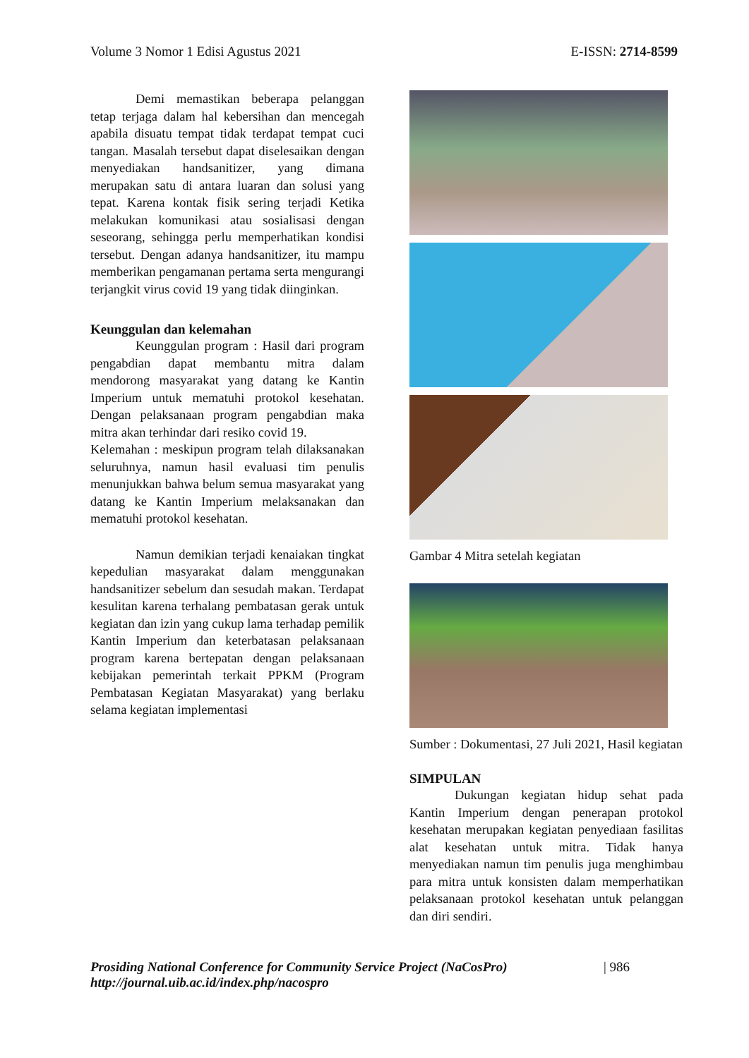Volume 3 Nomor 1 Edisi Agustus 2021 E-ISSN: 2714-8599
Demi memastikan beberapa pelanggan tetap terjaga dalam hal kebersihan dan mencegah apabila disuatu tempat tidak terdapat tempat cuci tangan. Masalah tersebut dapat diselesaikan dengan menyediakan handsanitizer, yang dimana merupakan satu di antara luaran dan solusi yang tepat. Karena kontak fisik sering terjadi Ketika melakukan komunikasi atau sosialisasi dengan seseorang, sehingga perlu memperhatikan kondisi tersebut. Dengan adanya handsanitizer, itu mampu memberikan pengamanan pertama serta mengurangi terjangkit virus covid 19 yang tidak diinginkan.
Keunggulan dan kelemahan
Keunggulan program : Hasil dari program pengabdian dapat membantu mitra dalam mendorong masyarakat yang datang ke Kantin Imperium untuk mematuhi protokol kesehatan. Dengan pelaksanaan program pengabdian maka mitra akan terhindar dari resiko covid 19.
Kelemahan : meskipun program telah dilaksanakan seluruhnya, namun hasil evaluasi tim penulis menunjukkan bahwa belum semua masyarakat yang datang ke Kantin Imperium melaksanakan dan mematuhi protokol kesehatan.
Namun demikian terjadi kenaiakan tingkat kepedulian masyarakat dalam menggunakan handsanitizer sebelum dan sesudah makan. Terdapat kesulitan karena terhalang pembatasan gerak untuk kegiatan dan izin yang cukup lama terhadap pemilik Kantin Imperium dan keterbatasan pelaksanaan program karena bertepatan dengan pelaksanaan kebijakan pemerintah terkait PPKM (Program Pembatasan Kegiatan Masyarakat) yang berlaku selama kegiatan implementasi
Gambar 4 Mitra setelah kegiatan
Sumber : Dokumentasi, 27 Juli 2021, Hasil kegiatan
SIMPULAN
Dukungan kegiatan hidup sehat pada Kantin Imperium dengan penerapan protokol kesehatan merupakan kegiatan penyediaan fasilitas alat kesehatan untuk mitra. Tidak hanya menyediakan namun tim penulis juga menghimbau para mitra untuk konsisten dalam memperhatikan pelaksanaan protokol kesehatan untuk pelanggan dan diri sendiri.
Prosiding National Conference for Community Service Project (NaCosPro)
http://journal.uib.ac.id/index.php/nacospro
| 986